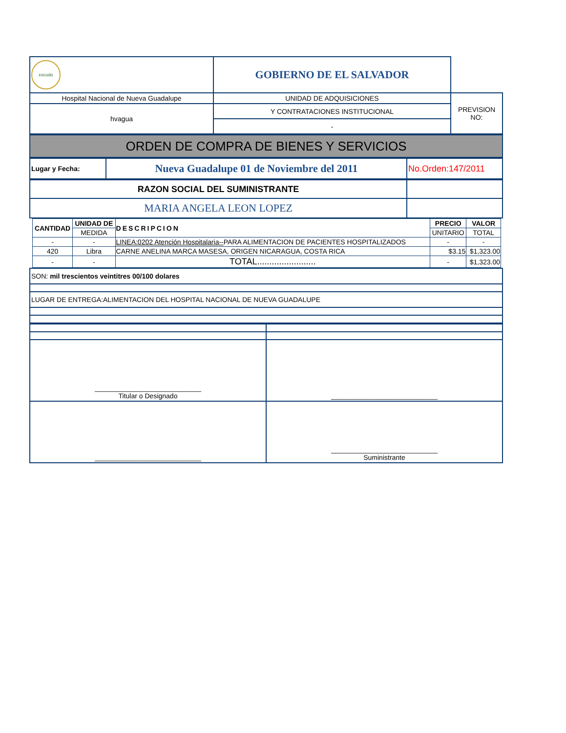| escudo | GOBIERNO DE EL SALVADOR | |
| Hospital Nacional de Nueva Guadalupe | UNIDAD DE ADQUISICIONES | PREVISION NO: |
| hvagua | Y CONTRATACIONES INSTITUCIONAL | |
| | - | |
| ORDEN DE COMPRA DE BIENES Y SERVICIOS |
| Lugar y Fecha: | Nueva Guadalupe 01 de Noviembre del 2011 | No.Orden:147/2011 |
| RAZON SOCIAL DEL SUMINISTRANTE | |
| MARIA ANGELA LEON LOPEZ | |
| CANTIDAD | UNIDAD DE | DESCRIPCION | PRECIO | VALOR |
| --- | --- | --- | --- | --- |
| | MEDIDA | | UNITARIO | TOTAL |
| - | - | LINEA:0202 Atención Hospitalaria-- PARA ALIMENTACION DE PACIENTES HOSPITALIZADOS | - | - |
| 420 | Libra | CARNE ANELINA MARCA MASESA, ORIGEN NICARAGUA, COSTA RICA | $3.15 | $1,323.00 |
| - | - | TOTAL........................ | - | $1,323.00 |
| SON: mil trescientos veintitres 00/100 dolares |
| LUGAR DE ENTREGA:ALIMENTACION DEL HOSPITAL NACIONAL DE NUEVA GUADALUPE |
| ____________________________ Titular o Designado | ____________________________ |
| ____________________________ | ____________________________ Suministrante |